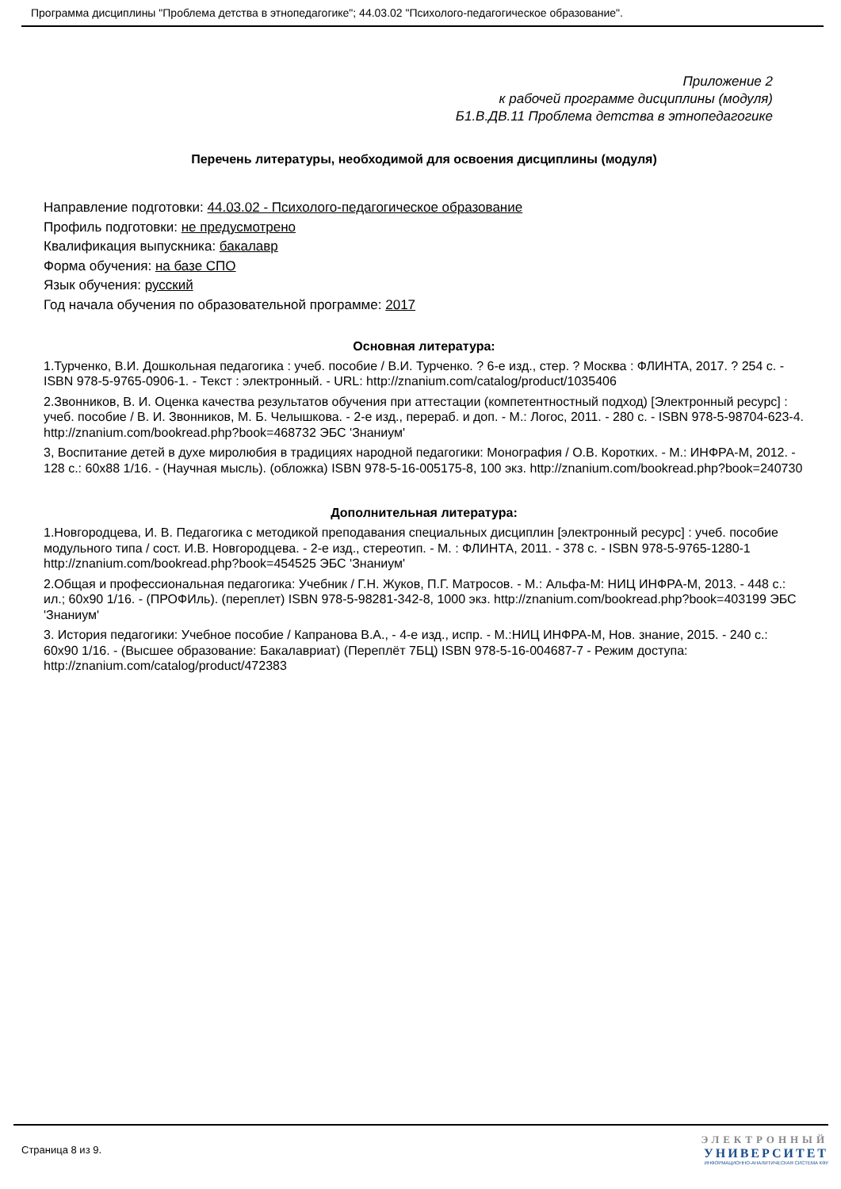Программа дисциплины "Проблема детства в этнопедагогике"; 44.03.02 "Психолого-педагогическое образование".
Приложение 2
к рабочей программе дисциплины (модуля)
Б1.В.ДВ.11 Проблема детства в этнопедагогике
Перечень литературы, необходимой для освоения дисциплины (модуля)
Направление подготовки: 44.03.02 - Психолого-педагогическое образование
Профиль подготовки: не предусмотрено
Квалификация выпускника: бакалавр
Форма обучения: на базе СПО
Язык обучения: русский
Год начала обучения по образовательной программе: 2017
Основная литература:
1.Турченко, В.И. Дошкольная педагогика : учеб. пособие / В.И. Турченко. ? 6-е изд., стер. ? Москва : ФЛИНТА, 2017. ? 254 с. - ISBN 978-5-9765-0906-1. - Текст : электронный. - URL: http://znanium.com/catalog/product/1035406
2.Звонников, В. И. Оценка качества результатов обучения при аттестации (компетентностный подход) [Электронный ресурс] : учеб. пособие / В. И. Звонников, М. Б. Челышкова. - 2-е изд., перераб. и доп. - М.: Логос, 2011. - 280 с. - ISBN 978-5-98704-623-4. http://znanium.com/bookread.php?book=468732 ЭБС 'Знаниум'
3, Воспитание детей в духе миролюбия в традициях народной педагогики: Монография / О.В. Коротких. - М.: ИНФРА-М, 2012. - 128 с.: 60x88 1/16. - (Научная мысль). (обложка) ISBN 978-5-16-005175-8, 100 экз. http://znanium.com/bookread.php?book=240730
Дополнительная литература:
1.Новгородцева, И. В. Педагогика с методикой преподавания специальных дисциплин [электронный ресурс] : учеб. пособие модульного типа / сост. И.В. Новгородцева. - 2-е изд., стереотип. - М. : ФЛИНТА, 2011. - 378 с. - ISBN 978-5-9765-1280-1 http://znanium.com/bookread.php?book=454525 ЭБС 'Знаниум'
2.Общая и профессиональная педагогика: Учебник / Г.Н. Жуков, П.Г. Матросов. - М.: Альфа-М: НИЦ ИНФРА-М, 2013. - 448 с.: ил.; 60x90 1/16. - (ПРОФИль). (переплет) ISBN 978-5-98281-342-8, 1000 экз. http://znanium.com/bookread.php?book=403199 ЭБС 'Знаниум'
3. История педагогики: Учебное пособие / Капранова В.А., - 4-е изд., испр. - М.:НИЦ ИНФРА-М, Нов. знание, 2015. - 240 с.: 60x90 1/16. - (Высшее образование: Бакалавриат) (Переплёт 7БЦ) ISBN 978-5-16-004687-7 - Режим доступа: http://znanium.com/catalog/product/472383
Страница 8 из 9.
ЭЛЕКТРОННЫЙ
УНИВЕРСИТЕТ
ИНФОРМАЦИОННО-АНАЛИТИЧЕСКАЯ СИСТЕМА КФУ